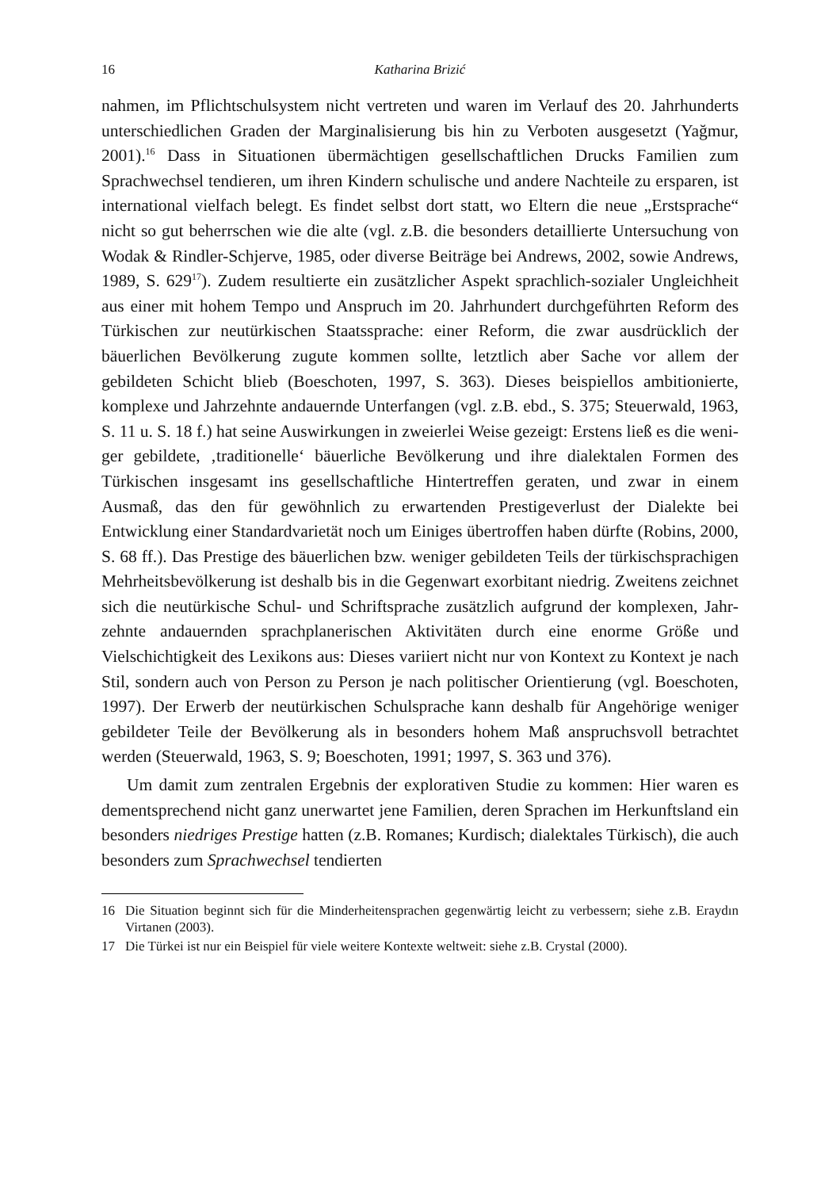16 Katharina Brizić
nahmen, im Pflichtschulsystem nicht vertreten und waren im Verlauf des 20. Jahrhunderts unterschiedlichen Graden der Marginalisierung bis hin zu Verboten ausgesetzt (Yağmur, 2001).<sup>16</sup> Dass in Situationen übermächtigen gesellschaft­lichen Drucks Familien zum Sprachwechsel tendieren, um ihren Kindern schuli­sche und andere Nachteile zu ersparen, ist international vielfach belegt. Es findet selbst dort statt, wo Eltern die neue „Erstsprache“ nicht so gut beherrschen wie die alte (vgl. z.B. die besonders detaillierte Untersuchung von Wodak & Rind­ler-Schjerve, 1985, oder diverse Beiträge bei Andrews, 2002, sowie Andrews, 1989, S. 629<sup>17</sup>). Zudem resultierte ein zusätzlicher Aspekt sprachlich-sozialer Ungleichheit aus einer mit hohem Tempo und Anspruch im 20. Jahrhundert durchgeführten Reform des Türkischen zur neutürkischen Staatssprache: einer Reform, die zwar ausdrücklich der bäuerlichen Bevölkerung zugute kommen sollte, letztlich aber Sache vor allem der gebildeten Schicht blieb (Boeschoten, 1997, S. 363). Dieses beispiellos ambitionierte, komplexe und Jahrzehnte an­dauernde Unterfangen (vgl. z.B. ebd., S. 375; Steuerwald, 1963, S. 11 u. S. 18 f.) hat seine Auswirkungen in zweierlei Weise gezeigt: Erstens ließ es die weni­ger gebildete, ‚traditionelle‘ bäuerliche Bevölkerung und ihre dialektalen For­men des Türkischen insgesamt ins gesellschaftliche Hintertreffen geraten, und zwar in einem Ausmaß, das den für gewöhnlich zu erwartenden Prestigeverlust der Dialekte bei Entwicklung einer Standardvarietät noch um Einiges über­troffen haben dürfte (Robins, 2000, S. 68 ff.). Das Prestige des bäuerlichen bzw. weniger gebildeten Teils der türkischsprachigen Mehrheitsbevölkerung ist des­halb bis in die Gegenwart exorbitant niedrig. Zweitens zeichnet sich die neu­türkische Schul- und Schriftsprache zusätzlich aufgrund der komplexen, Jahr­zehnte andauernden sprachplanerischen Aktivitäten durch eine enorme Größe und Vielschichtigkeit des Lexikons aus: Dieses variiert nicht nur von Kontext zu Kontext je nach Stil, sondern auch von Person zu Person je nach politischer Ori­entierung (vgl. Boeschoten, 1997). Der Erwerb der neutürkischen Schulsprache kann deshalb für Angehörige weniger gebildeter Teile der Bevölkerung als in besonders hohem Maß anspruchsvoll betrachtet werden (Steuerwald, 1963, S. 9; Boeschoten, 1991; 1997, S. 363 und 376).
Um damit zum zentralen Ergebnis der explorativen Studie zu kommen: Hier waren es dementsprechend nicht ganz unerwartet jene Familien, deren Sprachen im Herkunftsland ein besonders niedriges Prestige hatten (z.B. Romanes; Kur­disch; dialektales Türkisch), die auch besonders zum Sprachwechsel tendierten
16 Die Situation beginnt sich für die Minderheitensprachen gegenwärtig leicht zu verbessern; siehe z.B. Eraydın Virtanen (2003).
17 Die Türkei ist nur ein Beispiel für viele weitere Kontexte weltweit: siehe z.B. Crystal (2000).